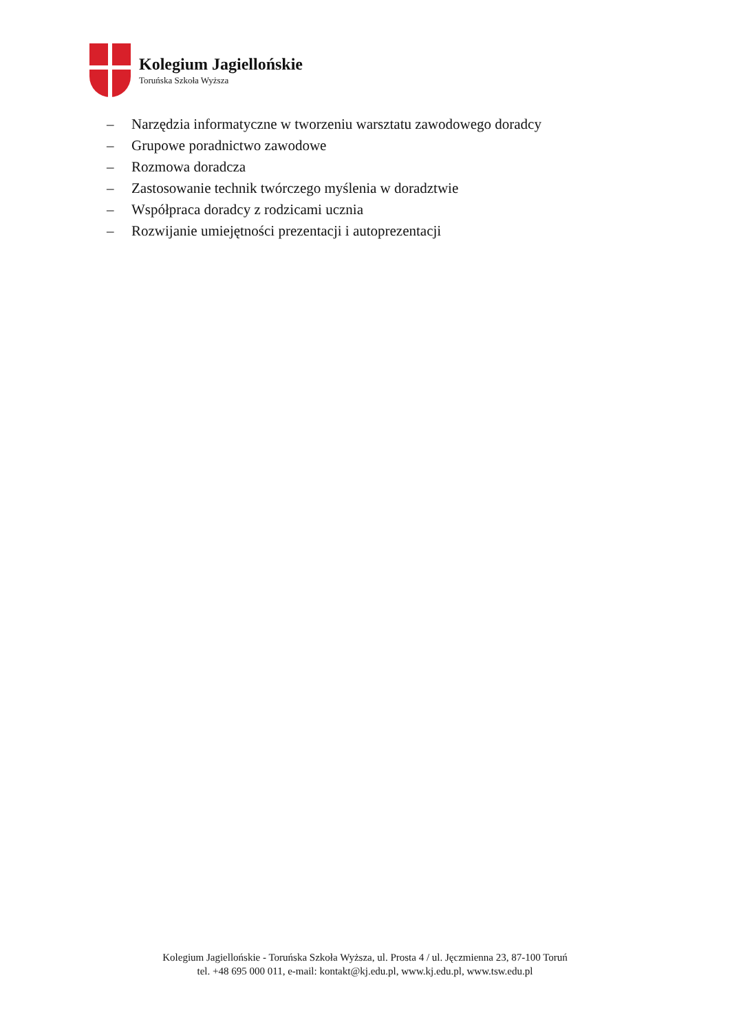Kolegium Jagiellońskie
Toruńska Szkoła Wyższa
– Narzędzia informatyczne w tworzeniu warsztatu zawodowego doradcy
– Grupowe poradnictwo zawodowe
– Rozmowa doradcza
– Zastosowanie technik twórczego myślenia w doradztwie
– Współpraca doradcy z rodzicami ucznia
– Rozwijanie umiejętności prezentacji i autoprezentacji
Kolegium Jagiellońskie - Toruńska Szkoła Wyższa, ul. Prosta 4 / ul. Jęczmienna 23, 87-100 Toruń
tel. +48 695 000 011, e-mail: kontakt@kj.edu.pl, www.kj.edu.pl, www.tsw.edu.pl